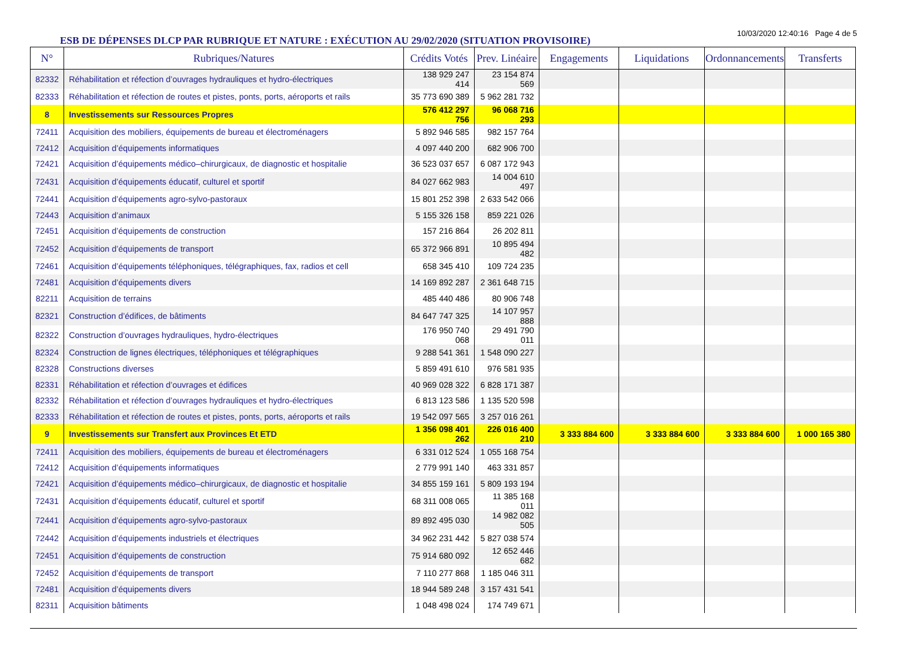ESB DE DÉPENSES DLCP PAR RUBRIQUE ET NATURE : EXÉCUTION AU 29/02/2020 (SITUATION PROVISOIRE)
10/03/2020 12:40:16 Page 4 de 5
| N° | Rubriques/Natures | Crédits Votés | Prev. Linéaire | Engagements | Liquidations | Ordonnancements | Transferts |
| --- | --- | --- | --- | --- | --- | --- | --- |
| 82332 | Réhabilitation et réfection d’ouvrages hydrauliques et hydro-électriques | 138 929 247 414 | 23 154 874 569 | | | | |
| 82333 | Réhabilitation et réfection de routes et pistes, ponts, ports, aéroports et rails | 35 773 690 389 | 5 962 281 732 | | | | |
| 8 | Investissements sur Ressources Propres | 576 412 297 756 | 96 068 716 293 | | | | |
| 72411 | Acquisition des mobiliers, équipements de bureau et électroménagers | 5 892 946 585 | 982 157 764 | | | | |
| 72412 | Acquisition d’équipements informatiques | 4 097 440 200 | 682 906 700 | | | | |
| 72421 | Acquisition d’équipements médico–chirurgicaux, de diagnostic et hospitalie | 36 523 037 657 | 6 087 172 943 | | | | |
| 72431 | Acquisition d’équipements éducatif, culturel et sportif | 84 027 662 983 | 14 004 610 497 | | | | |
| 72441 | Acquisition d’équipements agro-sylvo-pastoraux | 15 801 252 398 | 2 633 542 066 | | | | |
| 72443 | Acquisition d’animaux | 5 155 326 158 | 859 221 026 | | | | |
| 72451 | Acquisition d’équipements de construction | 157 216 864 | 26 202 811 | | | | |
| 72452 | Acquisition d’équipements de transport | 65 372 966 891 | 10 895 494 482 | | | | |
| 72461 | Acquisition d’équipements téléphoniques, télégraphiques, fax, radios et cell | 658 345 410 | 109 724 235 | | | | |
| 72481 | Acquisition d’équipements divers | 14 169 892 287 | 2 361 648 715 | | | | |
| 82211 | Acquisition de terrains | 485 440 486 | 80 906 748 | | | | |
| 82321 | Construction d’édifices, de bâtiments | 84 647 747 325 | 14 107 957 888 | | | | |
| 82322 | Construction d’ouvrages hydrauliques, hydro-électriques | 176 950 740 068 | 29 491 790 011 | | | | |
| 82324 | Construction de lignes électriques, téléphoniques et télégraphiques | 9 288 541 361 | 1 548 090 227 | | | | |
| 82328 | Constructions diverses | 5 859 491 610 | 976 581 935 | | | | |
| 82331 | Réhabilitation et réfection d’ouvrages et édifices | 40 969 028 322 | 6 828 171 387 | | | | |
| 82332 | Réhabilitation et réfection d’ouvrages hydrauliques et hydro-électriques | 6 813 123 586 | 1 135 520 598 | | | | |
| 82333 | Réhabilitation et réfection de routes et pistes, ponts, ports, aéroports et rails | 19 542 097 565 | 3 257 016 261 | | | | |
| 9 | Investissements sur Transfert aux Provinces Et ETD | 1 356 098 401 262 | 226 016 400 210 | 3 333 884 600 | 3 333 884 600 | 3 333 884 600 | 1 000 165 380 |
| 72411 | Acquisition des mobiliers, équipements de bureau et électroménagers | 6 331 012 524 | 1 055 168 754 | | | | |
| 72412 | Acquisition d’équipements informatiques | 2 779 991 140 | 463 331 857 | | | | |
| 72421 | Acquisition d’équipements médico–chirurgicaux, de diagnostic et hospitalie | 34 855 159 161 | 5 809 193 194 | | | | |
| 72431 | Acquisition d’équipements éducatif, culturel et sportif | 68 311 008 065 | 11 385 168 011 | | | | |
| 72441 | Acquisition d’équipements agro-sylvo-pastoraux | 89 892 495 030 | 14 982 082 505 | | | | |
| 72442 | Acquisition d’équipements industriels et électriques | 34 962 231 442 | 5 827 038 574 | | | | |
| 72451 | Acquisition d’équipements de construction | 75 914 680 092 | 12 652 446 682 | | | | |
| 72452 | Acquisition d’équipements de transport | 7 110 277 868 | 1 185 046 311 | | | | |
| 72481 | Acquisition d’équipements divers | 18 944 589 248 | 3 157 431 541 | | | | |
| 82311 | Acquisition bâtiments | 1 048 498 024 | 174 749 671 | | | | |